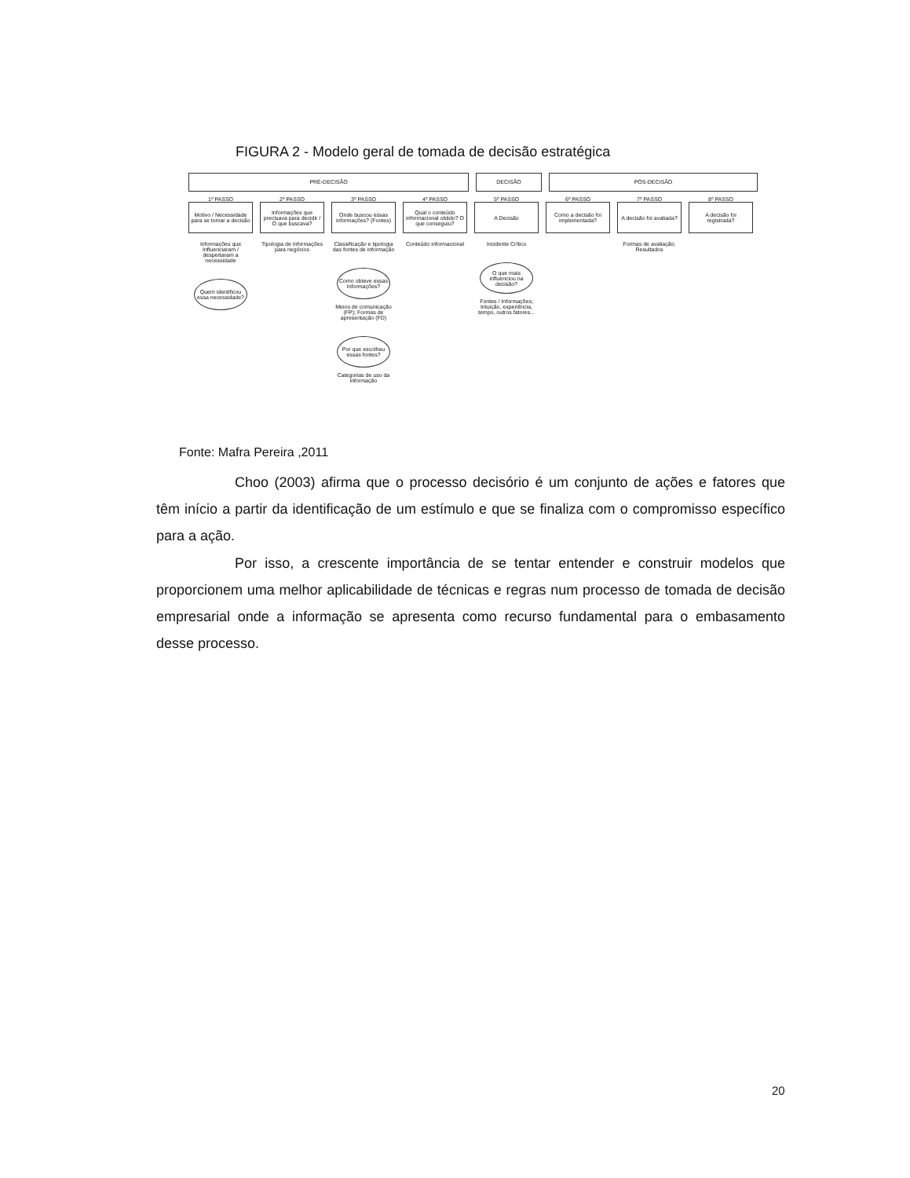FIGURA 2 - Modelo geral de tomada de decisão estratégica
PRÉ-DECISÃO DECISÃO PÓS-DECISÃO
1º PASSO
Motivo / Necessidade para se tomar a decisão
Informações que Influenciaram / despertaram a necessidade
Quem identificou essa necessidade?
2º PASSO
Informações que precisava para decidir / O que buscava?
Tipologia de informações para negócios
3º PASSO
Onde buscou essas informações? (Fontes)
Classificação e tipologia das fontes de informação
Como obteve essas Informações?
Meios de comunicação (FP); Formas de apresentação (FD)
Por que escolheu essas fontes?
Categorias de uso da informação
4º PASSO
Qual o conteúdo informacional obtido? O que conseguiu?
Conteúdo informacional
5º PASSO
A Decisão
Incidente Crítico
O que mais influenciou na decisão?
Fontes / Informações; Intuição, experiência, tempo, outros fatores...
6º PASSO
Como a decisão foi implementada?
7º PASSO
A decisão foi avaliada?
Formas de avaliação; Resultados
8º PASSO
A decisão foi registrada?
Fonte: Mafra Pereira ,2011
Choo (2003) afirma que o processo decisório é um conjunto de ações e fatores que têm início a partir da identificação de um estímulo e que se finaliza com o compromisso específico para a ação.
Por isso, a crescente importância de se tentar entender e construir modelos que proporcionem uma melhor aplicabilidade de técnicas e regras num processo de tomada de decisão empresarial onde a informação se apresenta como recurso fundamental para o embasamento desse processo.
20